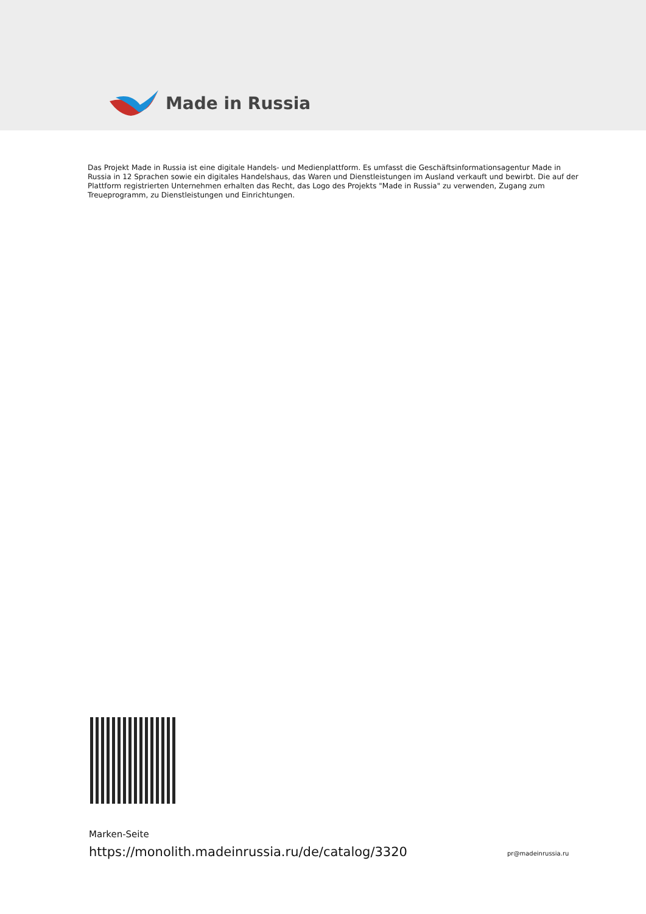Made in Russia
Das Projekt Made in Russia ist eine digitale Handels- und Medienplattform. Es umfasst die Geschäftsinformationsagentur Made in Russia in 12 Sprachen sowie ein digitales Handelshaus, das Waren und Dienstleistungen im Ausland verkauft und bewirbt. Die auf der Plattform registrierten Unternehmen erhalten das Recht, das Logo des Projekts "Made in Russia" zu verwenden, Zugang zum Treueprogramm, zu Dienstleistungen und Einrichtungen.
Marken-Seite
https://monolith.madeinrussia.ru/de/catalog/3320
pr@madeinrussia.ru